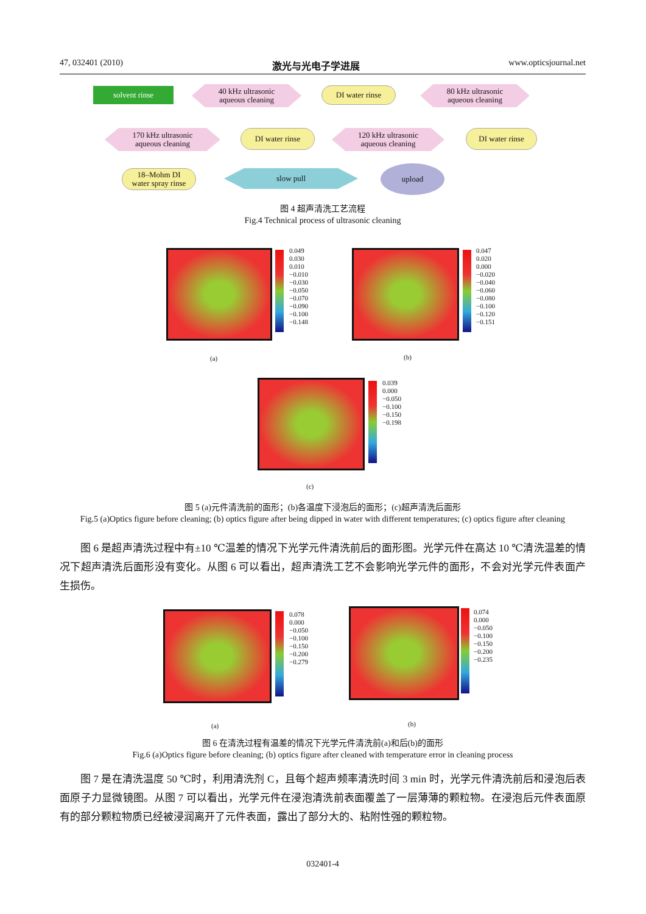47, 032401 (2010) 激光与光电子学进展 www.opticsjournal.net
solvent rinse
40 kHz ultrasonic
aqueous cleaning
DI water rinse
80 kHz ultrasonic
aqueous cleaning
DI water rinse
120 kHz ultrasonic
aqueous cleaning
DI water rinse
170 kHz ultrasonic
aqueous cleaning
18–Mohm DI
water spray rinse
slow pull
upload
图 4 超声清洗工艺流程
Fig.4 Technical process of ultrasonic cleaning
0.049
0.030
0.010
−0.010
−0.030
−0.050
−0.070
−0.090
−0.100
−0.148
(a)
0.047
0.020
0.000
−0.020
−0.040
−0.060
−0.080
−0.100
−0.120
−0.151
(b)
0.039
0.000
−0.050
−0.100
−0.150
−0.198
(c)
图 5 (a)元件清洗前的面形；(b)各温度下浸泡后的面形；(c)超声清洗后面形
Fig.5 (a)Optics figure before cleaning; (b) optics figure after being dipped in water with different temperatures; (c) optics figure after cleaning
图 6 是超声清洗过程中有±10 ℃温差的情况下光学元件清洗前后的面形图。光学元件在高达 10 ℃清洗温差的情况下超声清洗后面形没有变化。从图 6 可以看出，超声清洗工艺不会影响光学元件的面形，不会对光学元件表面产生损伤。
0.078
0.000
−0.050
−0.100
−0.150
−0.200
−0.279
(a)
0.074
0.000
−0.050
−0.100
−0.150
−0.200
−0.235
(b)
图 6 在清洗过程有温差的情况下光学元件清洗前(a)和后(b)的面形
Fig.6 (a)Optics figure before cleaning; (b) optics figure after cleaned with temperature error in cleaning process
图 7 是在清洗温度 50 ℃时，利用清洗剂 C，且每个超声频率清洗时间 3 min 时，光学元件清洗前后和浸泡后表面原子力显微镜图。从图 7 可以看出，光学元件在浸泡清洗前表面覆盖了一层薄薄的颗粒物。在浸泡后元件表面原有的部分颗粒物质已经被浸润离开了元件表面，露出了部分大的、粘附性强的颗粒物。
032401-4